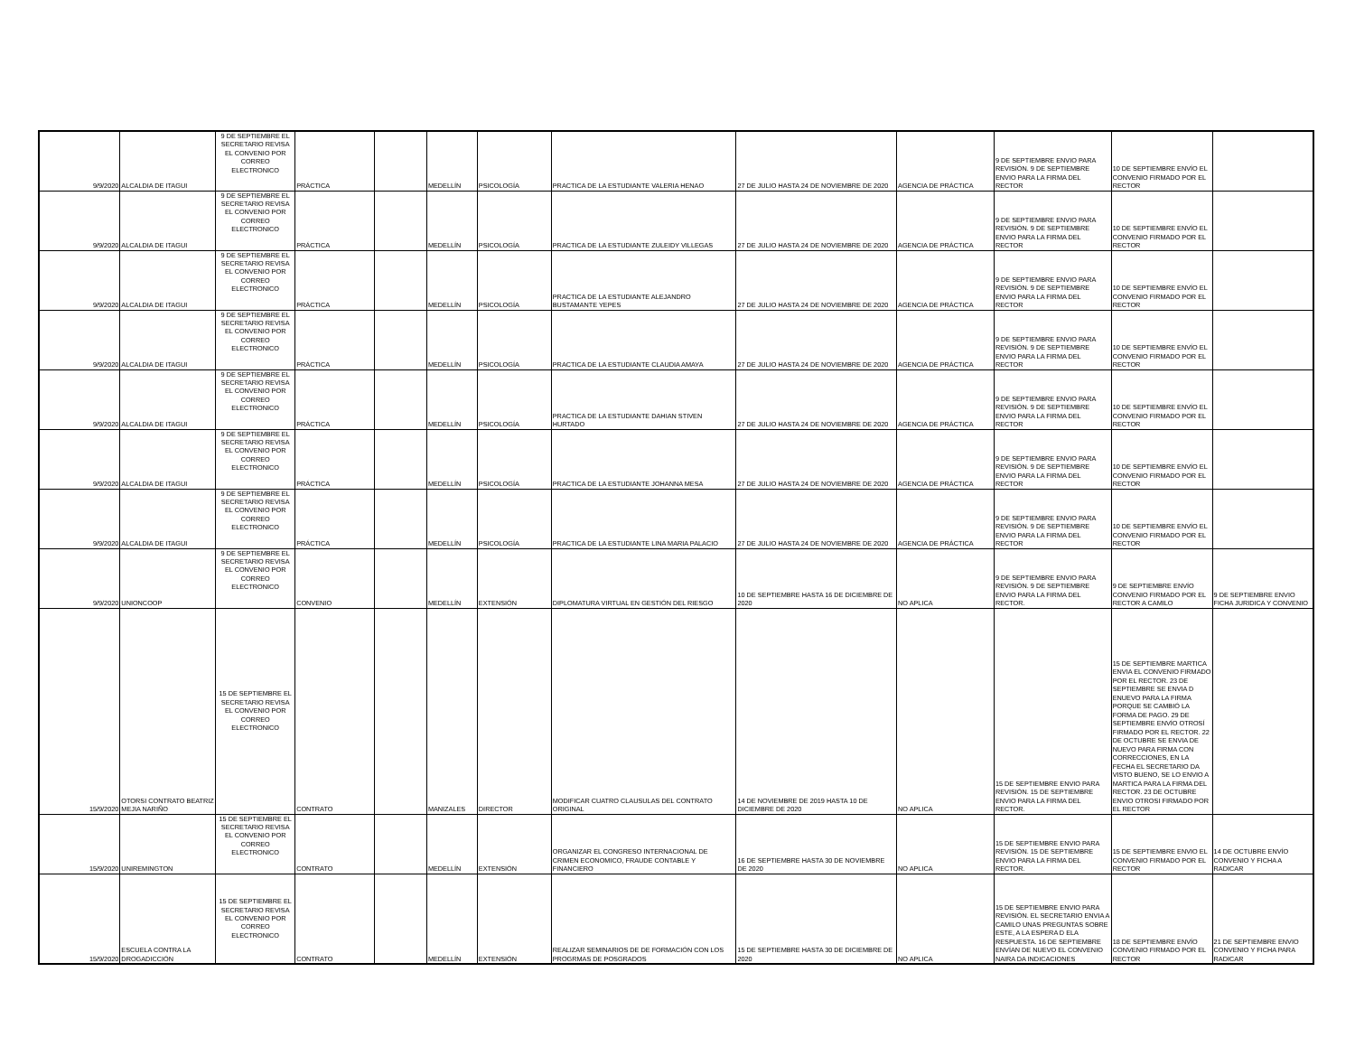| 9/9/2020 | ALCALDIA DE ITAGUI | 9 DE SEPTIEMBRE EL SECRETARIO REVISA EL CONVENIO POR CORREO ELECTRONICO | PRÁCTICA | | MEDELLÍN | PSICOLOGÍA | PRACTICA DE LA ESTUDIANTE VALERIA HENAO | 27 DE JULIO HASTA 24 DE NOVIEMBRE DE 2020 | AGENCIA DE PRÁCTICA | 9 DE SEPTIEMBRE ENVIO PARA REVISIÓN. 9 DE SEPTIEMBRE ENVIO PARA LA FIRMA DEL RECTOR | 10 DE SEPTIEMBRE ENVÍO EL CONVENIO FIRMADO POR EL RECTOR | |
| 9/9/2020 | ALCALDIA DE ITAGUI | 9 DE SEPTIEMBRE EL SECRETARIO REVISA EL CONVENIO POR CORREO ELECTRONICO | PRÁCTICA | | MEDELLÍN | PSICOLOGÍA | PRACTICA DE LA ESTUDIANTE ZULEIDY VILLEGAS | 27 DE JULIO HASTA 24 DE NOVIEMBRE DE 2020 | AGENCIA DE PRÁCTICA | 9 DE SEPTIEMBRE ENVIO PARA REVISIÓN. 9 DE SEPTIEMBRE ENVIO PARA LA FIRMA DEL RECTOR | 10 DE SEPTIEMBRE ENVÍO EL CONVENIO FIRMADO POR EL RECTOR | |
| 9/9/2020 | ALCALDIA DE ITAGUI | 9 DE SEPTIEMBRE EL SECRETARIO REVISA EL CONVENIO POR CORREO ELECTRONICO | PRÁCTICA | | MEDELLÍN | PSICOLOGÍA | PRACTICA DE LA ESTUDIANTE ALEJANDRO BUSTAMANTE YEPES | 27 DE JULIO HASTA 24 DE NOVIEMBRE DE 2020 | AGENCIA DE PRÁCTICA | 9 DE SEPTIEMBRE ENVIO PARA REVISIÓN. 9 DE SEPTIEMBRE ENVIO PARA LA FIRMA DEL RECTOR | 10 DE SEPTIEMBRE ENVÍO EL CONVENIO FIRMADO POR EL RECTOR | |
| 9/9/2020 | ALCALDIA DE ITAGUI | 9 DE SEPTIEMBRE EL SECRETARIO REVISA EL CONVENIO POR CORREO ELECTRONICO | PRÁCTICA | | MEDELLÍN | PSICOLOGÍA | PRACTICA DE LA ESTUDIANTE CLAUDIA AMAYA | 27 DE JULIO HASTA 24 DE NOVIEMBRE DE 2020 | AGENCIA DE PRÁCTICA | 9 DE SEPTIEMBRE ENVIO PARA REVISIÓN. 9 DE SEPTIEMBRE ENVIO PARA LA FIRMA DEL RECTOR | 10 DE SEPTIEMBRE ENVÍO EL CONVENIO FIRMADO POR EL RECTOR | |
| 9/9/2020 | ALCALDIA DE ITAGUI | 9 DE SEPTIEMBRE EL SECRETARIO REVISA EL CONVENIO POR CORREO ELECTRONICO | PRÁCTICA | | MEDELLÍN | PSICOLOGÍA | PRACTICA DE LA ESTUDIANTE DAHIAN STIVEN HURTADO | 27 DE JULIO HASTA 24 DE NOVIEMBRE DE 2020 | AGENCIA DE PRÁCTICA | 9 DE SEPTIEMBRE ENVIO PARA REVISIÓN. 9 DE SEPTIEMBRE ENVIO PARA LA FIRMA DEL RECTOR | 10 DE SEPTIEMBRE ENVÍO EL CONVENIO FIRMADO POR EL RECTOR | |
| 9/9/2020 | ALCALDIA DE ITAGUI | 9 DE SEPTIEMBRE EL SECRETARIO REVISA EL CONVENIO POR CORREO ELECTRONICO | PRÁCTICA | | MEDELLÍN | PSICOLOGÍA | PRACTICA DE LA ESTUDIANTE JOHANNA MESA | 27 DE JULIO HASTA 24 DE NOVIEMBRE DE 2020 | AGENCIA DE PRÁCTICA | 9 DE SEPTIEMBRE ENVIO PARA REVISIÓN. 9 DE SEPTIEMBRE ENVIO PARA LA FIRMA DEL RECTOR | 10 DE SEPTIEMBRE ENVÍO EL CONVENIO FIRMADO POR EL RECTOR | |
| 9/9/2020 | ALCALDIA DE ITAGUI | 9 DE SEPTIEMBRE EL SECRETARIO REVISA EL CONVENIO POR CORREO ELECTRONICO | PRÁCTICA | | MEDELLÍN | PSICOLOGÍA | PRACTICA DE LA ESTUDIANTE LINA MARIA PALACIO | 27 DE JULIO HASTA 24 DE NOVIEMBRE DE 2020 | AGENCIA DE PRÁCTICA | 9 DE SEPTIEMBRE ENVIO PARA REVISIÓN. 9 DE SEPTIEMBRE ENVIO PARA LA FIRMA DEL RECTOR | 10 DE SEPTIEMBRE ENVÍO EL CONVENIO FIRMADO POR EL RECTOR | |
| 9/9/2020 | UNIONCOOP | 9 DE SEPTIEMBRE EL SECRETARIO REVISA EL CONVENIO POR CORREO ELECTRONICO | CONVENIO | | MEDELLÍN | EXTENSIÓN | DIPLOMATURA VIRTUAL EN GESTIÓN DEL RIESGO | 10 DE SEPTIEMBRE HASTA 16 DE DICIEMBRE DE 2020 | NO APLICA | 9 DE SEPTIEMBRE ENVIO PARA REVISIÓN. 9 DE SEPTIEMBRE ENVIO PARA LA FIRMA DEL RECTOR. | 9 DE SEPTIEMBRE ENVÍO CONVENIO FIRMADO POR EL RECTOR A CAMILO | 9 DE SEPTIEMBRE ENVIO FICHA JURIDICA Y CONVENIO |
| 15/9/2020 | OTORSI CONTRATO BEATRIZ MEJIA NARIÑO | 15 DE SEPTIEMBRE EL SECRETARIO REVISA EL CONVENIO POR CORREO ELECTRONICO | CONTRATO | | MANIZALES | DIRECTOR | MODIFICAR CUATRO CLAUSULAS DEL CONTRATO ORIGINAL | 14 DE NOVIEMBRE DE 2019 HASTA 10 DE DICIEMBRE DE 2020 | NO APLICA | 15 DE SEPTIEMBRE ENVIO PARA REVISIÓN. 15 DE SEPTIEMBRE ENVIO PARA LA FIRMA DEL RECTOR. | 15 DE SEPTIEMBRE MARTICA ENVIA EL CONVENIO FIRMADO POR EL RECTOR. 23 DE SEPTIEMBRE SE ENVIA D ENUEVO PARA LA FIRMA PORQUE SE CAMBIÓ LA FORMA DE PAGO. 29 DE SEPTIEMBRE ENVÍO OTROSÍ FIRMADO POR EL RECTOR. 22 DE OCTUBRE SE ENVIA DE NUEVO PARA FIRMA CON CORRECCIONES, EN LA FECHA EL SECRETARIO DA VISTO BUENO, SE LO ENVIO A MARTICA PARA LA FIRMA DEL RECTOR. 23 DE OCTUBRE ENVIO OTROSI FIRMADO POR EL RECTOR | |
| 15/9/2020 | UNIREMINGTON | 15 DE SEPTIEMBRE EL SECRETARIO REVISA EL CONVENIO POR CORREO ELECTRONICO | CONTRATO | | MEDELLÍN | EXTENSIÓN | ORGANIZAR EL CONGRESO INTERNACIONAL DE CRIMEN ECONOMICO, FRAUDE CONTABLE Y FINANCIERO | 16 DE SEPTIEMBRE HASTA 30 DE NOVIEMBRE DE 2020 | NO APLICA | 15 DE SEPTIEMBRE ENVIO PARA REVISIÓN. 15 DE SEPTIEMBRE ENVIO PARA LA FIRMA DEL RECTOR. | 15 DE SEPTIEMBRE ENVIO EL CONVENIO FIRMADO POR EL RECTOR | 14 DE OCTUBRE ENVÍO CONVENIO Y FICHA A RADICAR |
| 15/9/2020 | ESCUELA CONTRA LA DROGADICCIÓN | 15 DE SEPTIEMBRE EL SECRETARIO REVISA EL CONVENIO POR CORREO ELECTRONICO | CONTRATO | | MEDELLÍN | EXTENSIÓN | REALIZAR SEMINARIOS DE DE FORMACIÓN CON LOS PROGRMAS DE POSGRADOS | 15 DE SEPTIEMBRE HASTA 30 DE DICIEMBRE DE 2020 | NO APLICA | 15 DE SEPTIEMBRE ENVIO PARA REVISIÓN. EL SECRETARIO ENVIA A CAMILO UNAS PREGUNTAS SOBRE ESTE, A LA ESPERA D ELA RESPUESTA. 16 DE SEPTIEMBRE ENVÍAN DE NUEVO EL CONVENIO NAIRA DA INDICACIONES | 18 DE SEPTIEMBRE ENVÍO CONVENIO FIRMADO POR EL RECTOR | 21 DE SEPTIEMBRE ENVIO CONVENIO Y FICHA PARA RADICAR |